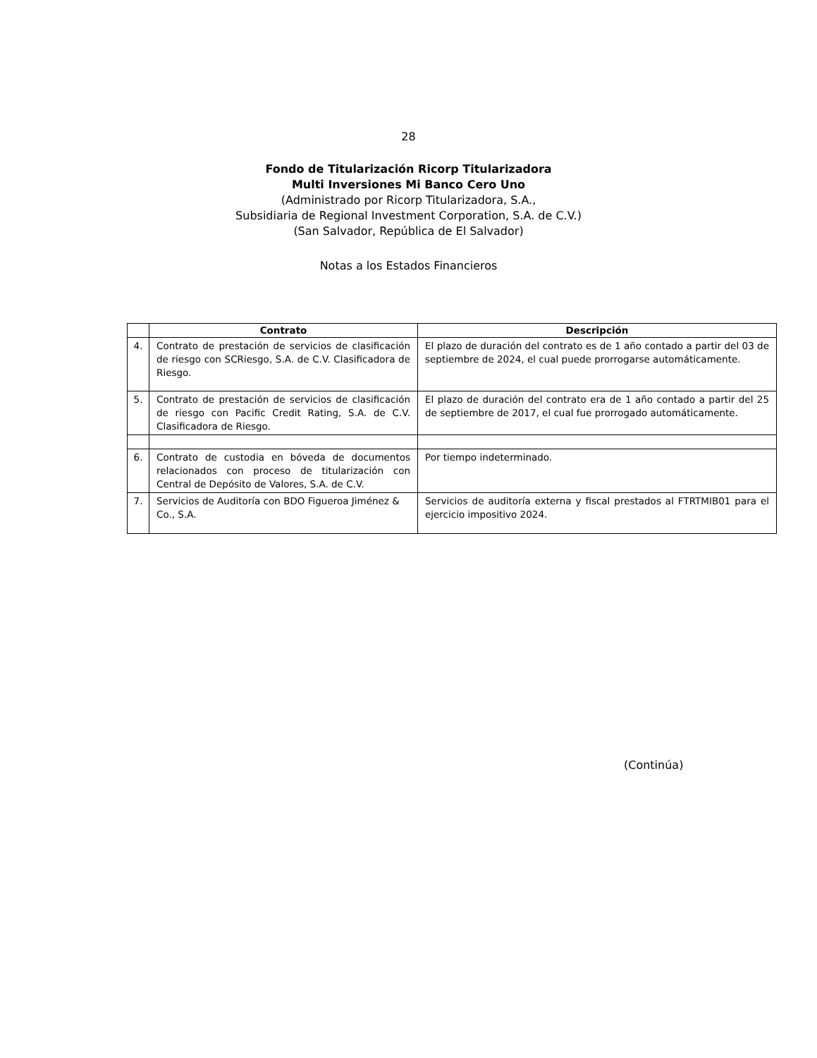28
Fondo de Titularización Ricorp Titularizadora
Multi Inversiones Mi Banco Cero Uno
(Administrado por Ricorp Titularizadora, S.A.,
Subsidiaria de Regional Investment Corporation, S.A. de C.V.)
(San Salvador, República de El Salvador)
Notas a los Estados Financieros
| | Contrato | Descripción |
| --- | --- | --- |
| 4. | Contrato de prestación de servicios de clasificación de riesgo con SCRiesgo, S.A. de C.V. Clasificadora de Riesgo. | El plazo de duración del contrato es de 1 año contado a partir del 03 de septiembre de 2024, el cual puede prorrogarse automáticamente. |
| 5. | Contrato de prestación de servicios de clasificación de riesgo con Pacific Credit Rating, S.A. de C.V. Clasificadora de Riesgo. | El plazo de duración del contrato era de 1 año contado a partir del 25 de septiembre de 2017, el cual fue prorrogado automáticamente. |
| 6. | Contrato de custodia en bóveda de documentos relacionados con proceso de titularización con Central de Depósito de Valores, S.A. de C.V. | Por tiempo indeterminado. |
| 7. | Servicios de Auditoría con BDO Figueroa Jiménez & Co., S.A. | Servicios de auditoría externa y fiscal prestados al FTRTMIB01 para el ejercicio impositivo 2024. |
(Continúa)